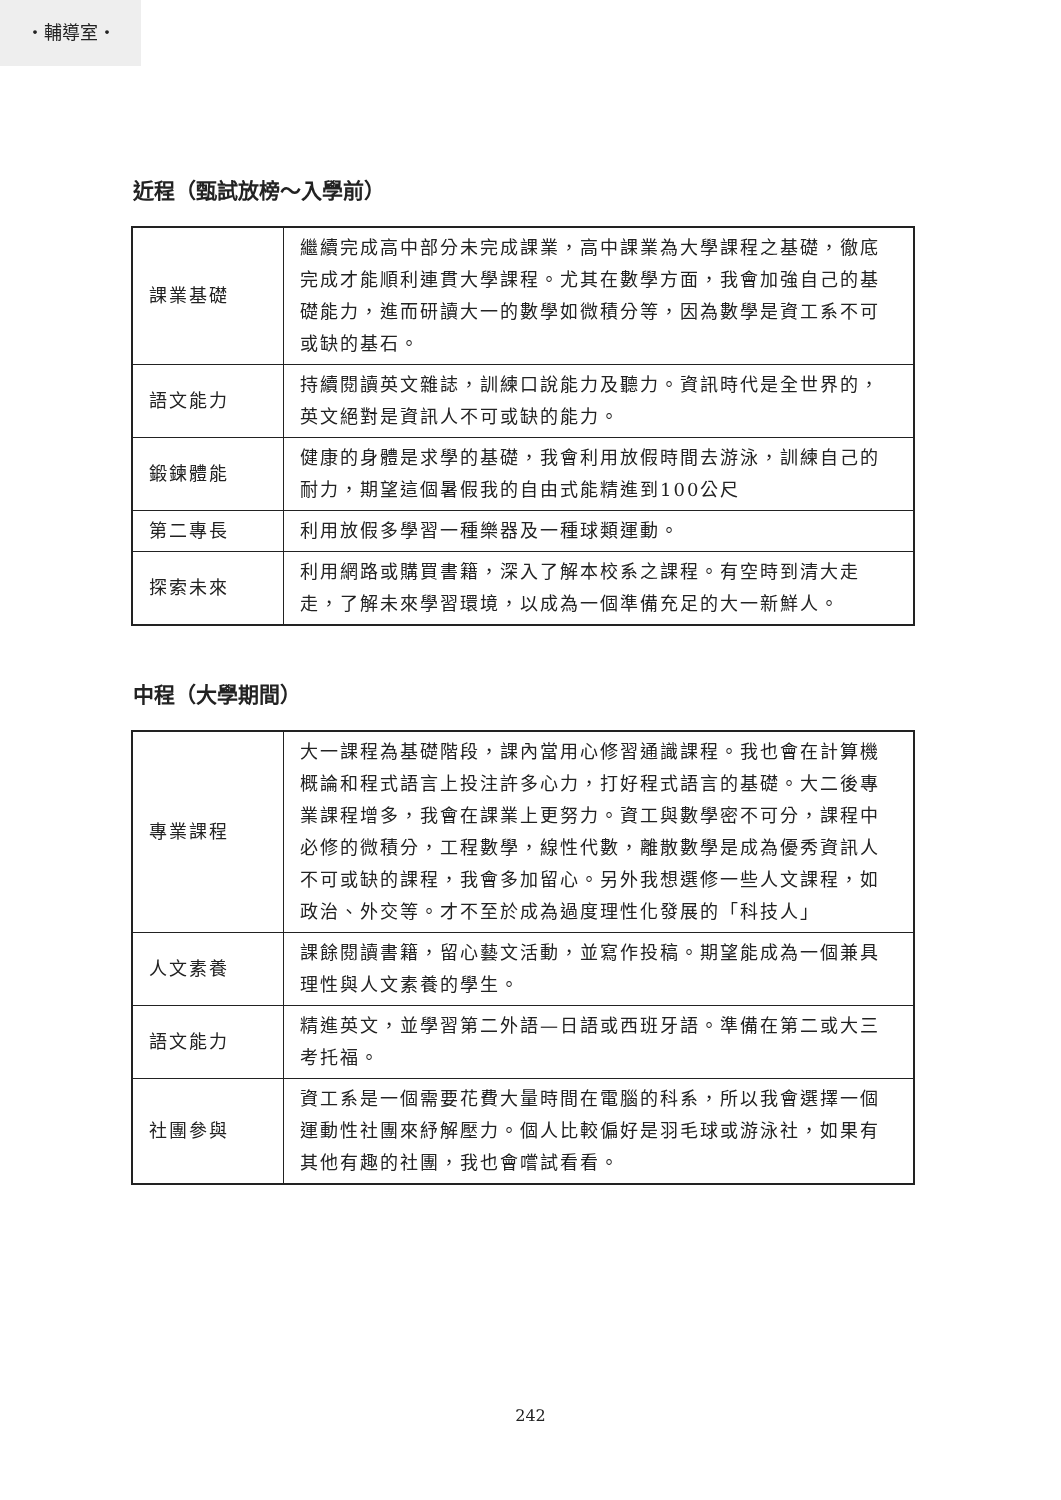・輔導室・
近程（甄試放榜～入學前）
| 課業基礎 | 繼續完成高中部分未完成課業，高中課業為大學課程之基礎，徹底完成才能順利連貫大學課程。尤其在數學方面，我會加強自己的基礎能力，進而研讀大一的數學如微積分等，因為數學是資工系不可或缺的基石。 |
| 語文能力 | 持續閱讀英文雜誌，訓練口說能力及聽力。資訊時代是全世界的，英文絕對是資訊人不可或缺的能力。 |
| 鍛鍊體能 | 健康的身體是求學的基礎，我會利用放假時間去游泳，訓練自己的耐力，期望這個暑假我的自由式能精進到100公尺 |
| 第二專長 | 利用放假多學習一種樂器及一種球類運動。 |
| 探索未來 | 利用網路或購買書籍，深入了解本校系之課程。有空時到清大走走，了解未來學習環境，以成為一個準備充足的大一新鮮人。 |
中程（大學期間）
| 專業課程 | 大一課程為基礎階段，課內當用心修習通識課程。我也會在計算機概論和程式語言上投注許多心力，打好程式語言的基礎。大二後專業課程增多，我會在課業上更努力。資工與數學密不可分，課程中必修的微積分，工程數學，線性代數，離散數學是成為優秀資訊人不可或缺的課程，我會多加留心。另外我想選修一些人文課程，如政治、外交等。才不至於成為過度理性化發展的「科技人」 |
| 人文素養 | 課餘閱讀書籍，留心藝文活動，並寫作投稿。期望能成為一個兼具理性與人文素養的學生。 |
| 語文能力 | 精進英文，並學習第二外語—日語或西班牙語。準備在第二或大三考托福。 |
| 社團參與 | 資工系是一個需要花費大量時間在電腦的科系，所以我會選擇一個運動性社團來紓解壓力。個人比較偏好是羽毛球或游泳社，如果有其他有趣的社團，我也會嚐試看看。 |
242